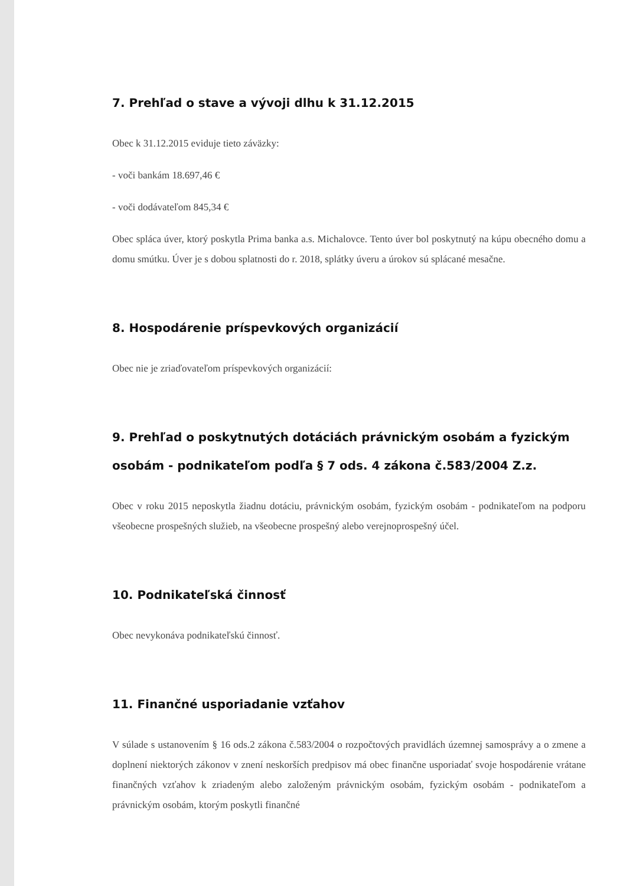7. Prehľad o stave a vývoji dlhu k 31.12.2015
Obec k 31.12.2015 eviduje tieto záväzky:
- voči bankám 18.697,46 €
- voči dodávateľom 845,34 €
Obec spláca úver, ktorý poskytla Prima banka a.s. Michalovce. Tento úver bol poskytnutý na kúpu obecného domu a domu smútku. Úver je s dobou splatnosti do r. 2018, splátky úveru a úrokov sú splácané mesačne.
8. Hospodárenie príspevkových organizácií
Obec nie je zriaďovateľom príspevkových organizácií:
9. Prehľad o poskytnutých dotáciách právnickým osobám a fyzickým osobám - podnikateľom podľa § 7 ods. 4 zákona č.583/2004 Z.z.
Obec v roku 2015 neposkytla žiadnu dotáciu, právnickým osobám, fyzickým osobám - podnikateľom na podporu všeobecne prospešných služieb, na všeobecne prospešný alebo verejnoprospešný účel.
10. Podnikateľská činnosť
Obec nevykonáva podnikateľskú činnosť.
11. Finančné usporiadanie vzťahov
V súlade s ustanovením § 16 ods.2 zákona č.583/2004 o rozpočtových pravidlách územnej samosprávy a o zmene a doplnení niektorých zákonov v znení neskorších predpisov má obec finančne usporiadať svoje hospodárenie vrátane finančných vzťahov k zriadeným alebo založeným právnickým osobám, fyzickým osobám - podnikateľom a právnickým osobám, ktorým poskytli finančné